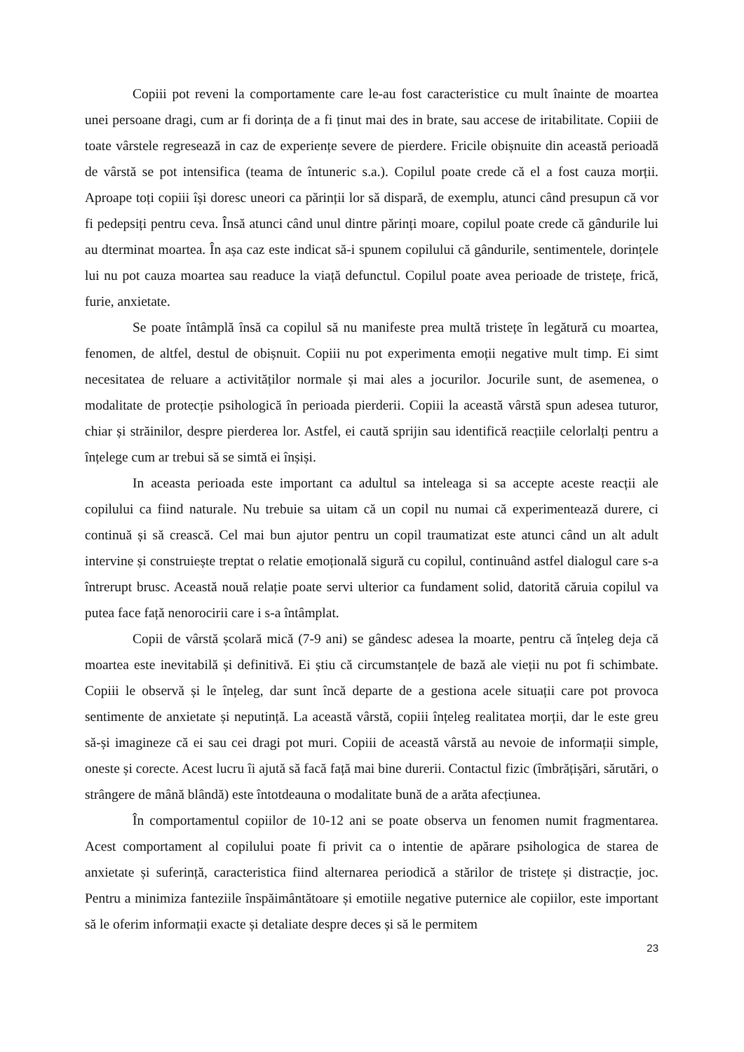Copiii pot reveni la comportamente care le-au fost caracteristice cu mult înainte de moartea unei persoane dragi, cum ar fi dorința de a fi ținut mai des in brate, sau accese de iritabilitate. Copiii de toate vârstele regresează in caz de experiențe severe de pierdere. Fricile obișnuite din această perioadă de vârstă se pot intensifica (teama de întuneric s.a.). Copilul poate crede că el a fost cauza morții. Aproape toți copiii își doresc uneori ca părinții lor să dispară, de exemplu, atunci când presupun că vor fi pedepsiți pentru ceva. Însă atunci când unul dintre părinți moare, copilul poate crede că gândurile lui au dterminat moartea. În așa caz este indicat să-i spunem copilului că gândurile, sentimentele, dorințele lui nu pot cauza moartea sau readuce la viață defunctul. Copilul poate avea perioade de tristețe, frică, furie, anxietate.
Se poate întâmplă însă ca copilul să nu manifeste prea multă tristețe în legătură cu moartea, fenomen, de altfel, destul de obișnuit. Copiii nu pot experimenta emoții negative mult timp. Ei simt necesitatea de reluare a activităților normale și mai ales a jocurilor. Jocurile sunt, de asemenea, o modalitate de protecție psihologică în perioada pierderii. Copiii la această vârstă spun adesea tuturor, chiar și străinilor, despre pierderea lor. Astfel, ei caută sprijin sau identifică reacțiile celorlalți pentru a înțelege cum ar trebui să se simtă ei înșiși.
In aceasta perioada este important ca adultul sa inteleaga si sa accepte aceste reacții ale copilului ca fiind naturale. Nu trebuie sa uitam că un copil nu numai că experimentează durere, ci continuă și să crească. Cel mai bun ajutor pentru un copil traumatizat este atunci când un alt adult intervine și construiește treptat o relatie emoțională sigură cu copilul, continuând astfel dialogul care s-a întrerupt brusc. Această nouă relație poate servi ulterior ca fundament solid, datorită căruia copilul va putea face față nenorocirii care i s-a întâmplat.
Copii de vârstă școlară mică (7-9 ani) se gândesc adesea la moarte, pentru că înțeleg deja că moartea este inevitabilă și definitivă. Ei știu că circumstanțele de bază ale vieții nu pot fi schimbate. Copiii le observă și le înțeleg, dar sunt încă departe de a gestiona acele situații care pot provoca sentimente de anxietate și neputință. La această vârstă, copiii înțeleg realitatea morții, dar le este greu să-și imagineze că ei sau cei dragi pot muri. Copiii de această vârstă au nevoie de informații simple, oneste și corecte. Acest lucru îi ajută să facă față mai bine durerii. Contactul fizic (îmbrățișări, sărutări, o strângere de mână blândă) este întotdeauna o modalitate bună de a arăta afecțiunea.
În comportamentul copiilor de 10-12 ani se poate observa un fenomen numit fragmentarea. Acest comportament al copilului poate fi privit ca o intentie de apărare psihologica de starea de anxietate și suferință, caracteristica fiind alternarea periodică a stărilor de tristețe și distracție, joc. Pentru a minimiza fanteziile înspăimântătoare și emotiile negative puternice ale copiilor, este important să le oferim informații exacte și detaliate despre deces și să le permitem
23